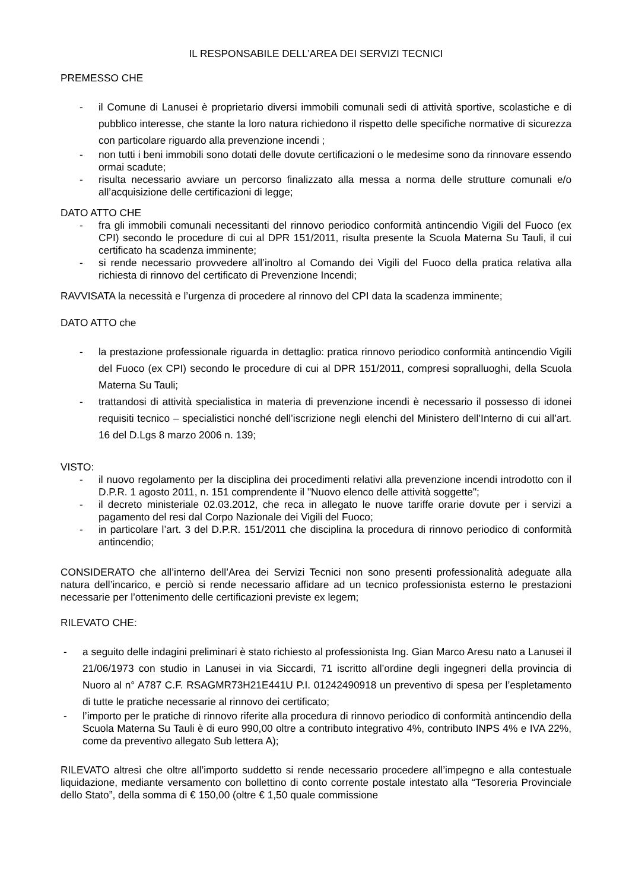IL RESPONSABILE DELL’AREA DEI SERVIZI TECNICI
PREMESSO CHE
- il Comune di Lanusei è proprietario diversi immobili comunali sedi di attività sportive, scolastiche e di pubblico interesse, che stante la loro natura richiedono il rispetto delle specifiche normative di sicurezza con particolare riguardo alla prevenzione incendi ;
- non tutti i beni immobili sono dotati delle dovute certificazioni o le medesime sono da rinnovare essendo ormai scadute;
- risulta necessario avviare un percorso finalizzato alla messa a norma delle strutture comunali e/o all’acquisizione delle certificazioni di legge;
DATO ATTO CHE
- fra gli immobili comunali necessitanti del rinnovo periodico conformità antincendio Vigili del Fuoco (ex CPI) secondo le procedure di cui al DPR 151/2011, risulta presente la Scuola Materna Su Tauli, il cui certificato ha scadenza imminente;
- si rende necessario provvedere all’inoltro al Comando dei Vigili del Fuoco della pratica relativa alla richiesta di rinnovo del certificato di Prevenzione Incendi;
RAVVISATA la necessità e l’urgenza di procedere al rinnovo del CPI data la scadenza imminente;
DATO ATTO che
- la prestazione professionale riguarda in dettaglio: pratica rinnovo periodico conformità antincendio Vigili del Fuoco (ex CPI) secondo le procedure di cui al DPR 151/2011, compresi sopralluoghi, della Scuola Materna Su Tauli;
- trattandosi di attività specialistica in materia di prevenzione incendi è necessario il possesso di idonei requisiti tecnico – specialistici nonché dell’iscrizione negli elenchi del Ministero dell’Interno di cui all’art. 16 del D.Lgs 8 marzo 2006 n. 139;
VISTO:
- il nuovo regolamento per la disciplina dei procedimenti relativi alla prevenzione incendi introdotto con il D.P.R. 1 agosto 2011, n. 151 comprendente il "Nuovo elenco delle attività soggette";
- il decreto ministeriale 02.03.2012, che reca in allegato le nuove tariffe orarie dovute per i servizi a pagamento del resi dal Corpo Nazionale dei Vigili del Fuoco;
- in particolare l’art. 3 del D.P.R. 151/2011 che disciplina la procedura di rinnovo periodico di conformità antincendio;
CONSIDERATO che all’interno dell’Area dei Servizi Tecnici non sono presenti professionalità adeguate alla natura dell’incarico, e perciò si rende necessario affidare ad un tecnico professionista esterno le prestazioni necessarie per l’ottenimento delle certificazioni previste ex legem;
RILEVATO CHE:
- a seguito delle indagini preliminari è stato richiesto al professionista Ing. Gian Marco Aresu nato a Lanusei il 21/06/1973 con studio in Lanusei in via Siccardi, 71 iscritto all’ordine degli ingegneri della provincia di Nuoro al n° A787 C.F. RSAGMR73H21E441U P.I. 01242490918 un preventivo di spesa per l’espletamento di tutte le pratiche necessarie al rinnovo dei certificato;
- l’importo per le pratiche di rinnovo riferite alla procedura di rinnovo periodico di conformità antincendio della Scuola Materna Su Tauli è di euro 990,00 oltre a contributo integrativo 4%, contributo INPS 4% e IVA 22%, come da preventivo allegato Sub lettera A);
RILEVATO altresì che oltre all’importo suddetto si rende necessario procedere all’impegno e alla contestuale liquidazione, mediante versamento con bollettino di conto corrente postale intestato alla “Tesoreria Provinciale dello Stato”, della somma di € 150,00 (oltre € 1,50 quale commissione